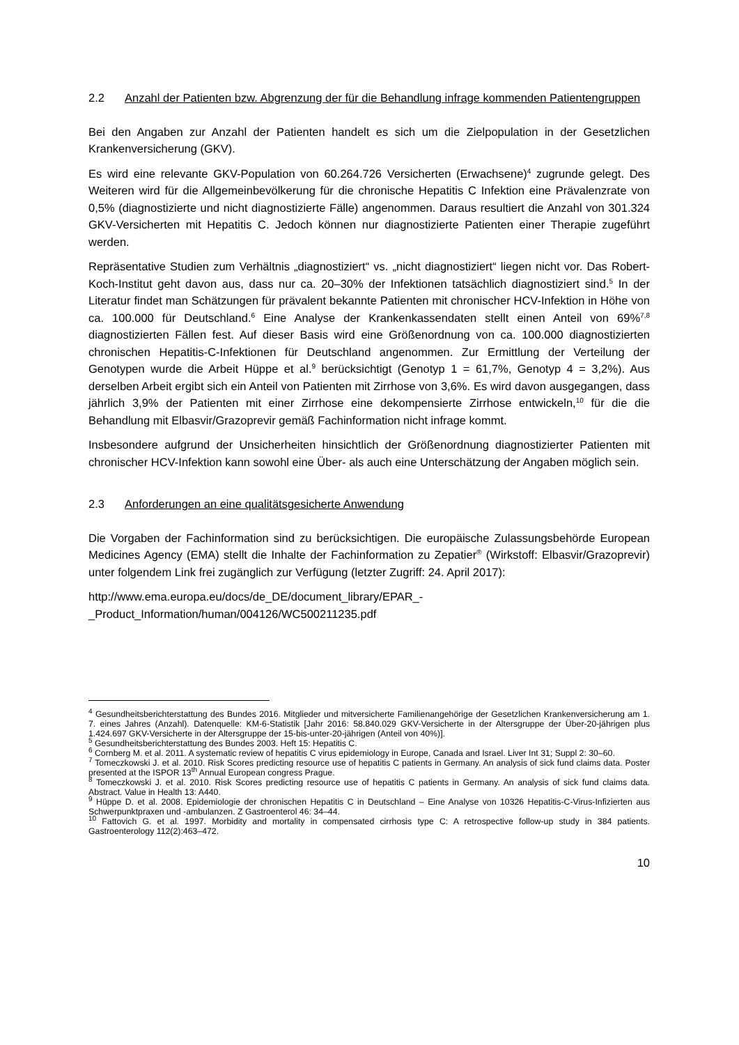2.2 Anzahl der Patienten bzw. Abgrenzung der für die Behandlung infrage kommenden Patientengruppen
Bei den Angaben zur Anzahl der Patienten handelt es sich um die Zielpopulation in der Gesetzlichen Krankenversicherung (GKV).
Es wird eine relevante GKV-Population von 60.264.726 Versicherten (Erwachsene)<sup>4</sup> zugrunde gelegt. Des Weiteren wird für die Allgemeinbevölkerung für die chronische Hepatitis C Infektion eine Prävalenzrate von 0,5% (diagnostizierte und nicht diagnostizierte Fälle) angenommen. Daraus resultiert die Anzahl von 301.324 GKV-Versicherten mit Hepatitis C. Jedoch können nur diagnostizierte Patienten einer Therapie zugeführt werden.
Repräsentative Studien zum Verhältnis „diagnostiziert“ vs. „nicht diagnostiziert“ liegen nicht vor. Das Robert-Koch-Institut geht davon aus, dass nur ca. 20–30% der Infektionen tatsächlich diagnostiziert sind.<sup>5</sup> In der Literatur findet man Schätzungen für prävalent bekannte Patienten mit chronischer HCV-Infektion in Höhe von ca. 100.000 für Deutschland.<sup>6</sup> Eine Analyse der Krankenkassendaten stellt einen Anteil von 69%<sup>7,8</sup> diagnostizierten Fällen fest. Auf dieser Basis wird eine Größenordnung von ca. 100.000 diagnostizierten chronischen Hepatitis-C-Infektionen für Deutschland angenommen. Zur Ermittlung der Verteilung der Genotypen wurde die Arbeit Hüppe et al.<sup>9</sup> berücksichtigt (Genotyp 1 = 61,7%, Genotyp 4 = 3,2%). Aus derselben Arbeit ergibt sich ein Anteil von Patienten mit Zirrhose von 3,6%. Es wird davon ausgegangen, dass jährlich 3,9% der Patienten mit einer Zirrhose eine dekompensierte Zirrhose entwickeln,<sup>10</sup> für die die Behandlung mit Elbasvir/Grazoprevir gemäß Fachinformation nicht infrage kommt.
Insbesondere aufgrund der Unsicherheiten hinsichtlich der Größenordnung diagnostizierter Patienten mit chronischer HCV-Infektion kann sowohl eine Über- als auch eine Unterschätzung der Angaben möglich sein.
2.3 Anforderungen an eine qualitätsgesicherte Anwendung
Die Vorgaben der Fachinformation sind zu berücksichtigen. Die europäische Zulassungsbehörde European Medicines Agency (EMA) stellt die Inhalte der Fachinformation zu Zepatier<sup>®</sup> (Wirkstoff: Elbasvir/Grazoprevir) unter folgendem Link frei zugänglich zur Verfügung (letzter Zugriff: 24. April 2017):
http://www.ema.europa.eu/docs/de_DE/document_library/EPAR_-
_Product_Information/human/004126/WC500211235.pdf
<sup>4</sup> Gesundheitsberichterstattung des Bundes 2016. Mitglieder und mitversicherte Familienangehörige der Gesetzlichen Krankenversicherung am 1. 7. eines Jahres (Anzahl). Datenquelle: KM-6-Statistik [Jahr 2016: 58.840.029 GKV-Versicherte in der Altersgruppe der Über-20-jährigen plus 1.424.697 GKV-Versicherte in der Altersgruppe der 15-bis-unter-20-jährigen (Anteil von 40%)].
<sup>5</sup> Gesundheitsberichterstattung des Bundes 2003. Heft 15: Hepatitis C.
<sup>6</sup> Cornberg M. et al. 2011. A systematic review of hepatitis C virus epidemiology in Europe, Canada and Israel. Liver Int 31; Suppl 2: 30–60.
<sup>7</sup> Tomeczkowski J. et al. 2010. Risk Scores predicting resource use of hepatitis C patients in Germany. An analysis of sick fund claims data. Poster presented at the ISPOR 13<sup>th</sup> Annual European congress Prague.
<sup>8</sup> Tomeczkowski J. et al. 2010. Risk Scores predicting resource use of hepatitis C patients in Germany. An analysis of sick fund claims data. Abstract. Value in Health 13: A440.
<sup>9</sup> Hüppe D. et al. 2008. Epidemiologie der chronischen Hepatitis C in Deutschland – Eine Analyse von 10326 Hepatitis-C-Virus-Infizierten aus Schwerpunktpraxen und -ambulanzen. Z Gastroenterol 46: 34–44.
<sup>10</sup> Fattovich G. et al. 1997. Morbidity and mortality in compensated cirrhosis type C: A retrospective follow-up study in 384 patients. Gastroenterology 112(2):463–472.
10